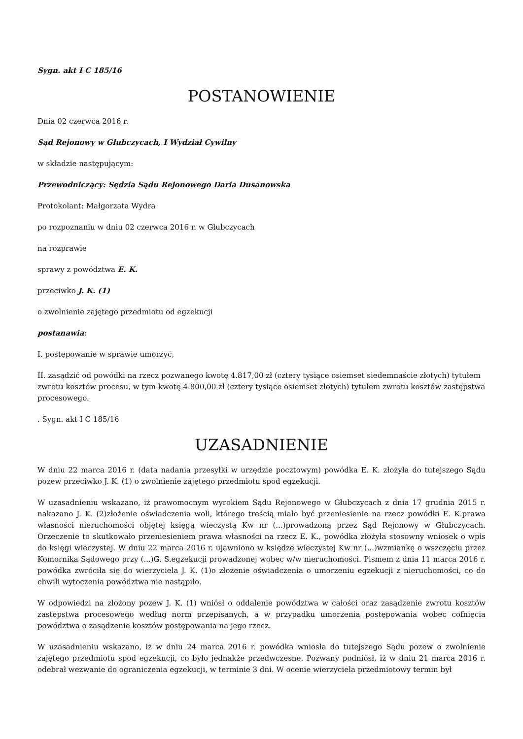Sygn. akt I C 185/16
POSTANOWIENIE
Dnia 02 czerwca 2016 r.
Sąd Rejonowy w Głubczycach, I Wydział Cywilny
w składzie następującym:
Przewodniczący: Sędzia Sądu Rejonowego Daria Dusanowska
Protokolant: Małgorzata Wydra
po rozpoznaniu w dniu 02 czerwca 2016 r. w Głubczycach
na rozprawie
sprawy z powództwa E. K.
przeciwko J. K. (1)
o zwolnienie zajętego przedmiotu od egzekucji
postanawia:
I. postępowanie w sprawie umorzyć,
II. zasądzić od powódki na rzecz pozwanego kwotę 4.817,00 zł (cztery tysiące osiemset siedemnaście złotych) tytułem zwrotu kosztów procesu, w tym kwotę 4.800,00 zł (cztery tysiące osiemset złotych) tytułem zwrotu kosztów zastępstwa procesowego.
. Sygn. akt I C 185/16
UZASADNIENIE
W dniu 22 marca 2016 r. (data nadania przesyłki w urzędzie pocztowym) powódka E. K. złożyła do tutejszego Sądu pozew przeciwko J. K. (1) o zwolnienie zajętego przedmiotu spod egzekucji.
W uzasadnieniu wskazano, iż prawomocnym wyrokiem Sądu Rejonowego w Głubczycach z dnia 17 grudnia 2015 r. nakazano J. K. (2)złożenie oświadczenia woli, którego treścią miało być przeniesienie na rzecz powódki E. K.prawa własności nieruchomości objętej księgą wieczystą Kw nr (...)prowadzoną przez Sąd Rejonowy w Głubczycach. Orzeczenie to skutkowało przeniesieniem prawa własności na rzecz E. K., powódka złożyła stosowny wniosek o wpis do księgi wieczystej. W dniu 22 marca 2016 r. ujawniono w księdze wieczystej Kw nr (...)wzmiankę o wszczęciu przez Komornika Sądowego przy (...)G. S.egzekucji prowadzonej wobec w/w nieruchomości. Pismem z dnia 11 marca 2016 r. powódka zwróciła się do wierzyciela J. K. (1)o złożenie oświadczenia o umorzeniu egzekucji z nieruchomości, co do chwili wytoczenia powództwa nie nastąpiło.
W odpowiedzi na złożony pozew J. K. (1) wniósł o oddalenie powództwa w całości oraz zasądzenie zwrotu kosztów zastępstwa procesowego według norm przepisanych, a w przypadku umorzenia postępowania wobec cofnięcia powództwa o zasądzenie kosztów postępowania na jego rzecz.
W uzasadnieniu wskazano, iż w dniu 24 marca 2016 r. powódka wniosła do tutejszego Sądu pozew o zwolnienie zajętego przedmiotu spod egzekucji, co było jednakże przedwczesne. Pozwany podniósł, iż w dniu 21 marca 2016 r. odebrał wezwanie do ograniczenia egzekucji, w terminie 3 dni. W ocenie wierzyciela przedmiotowy termin był